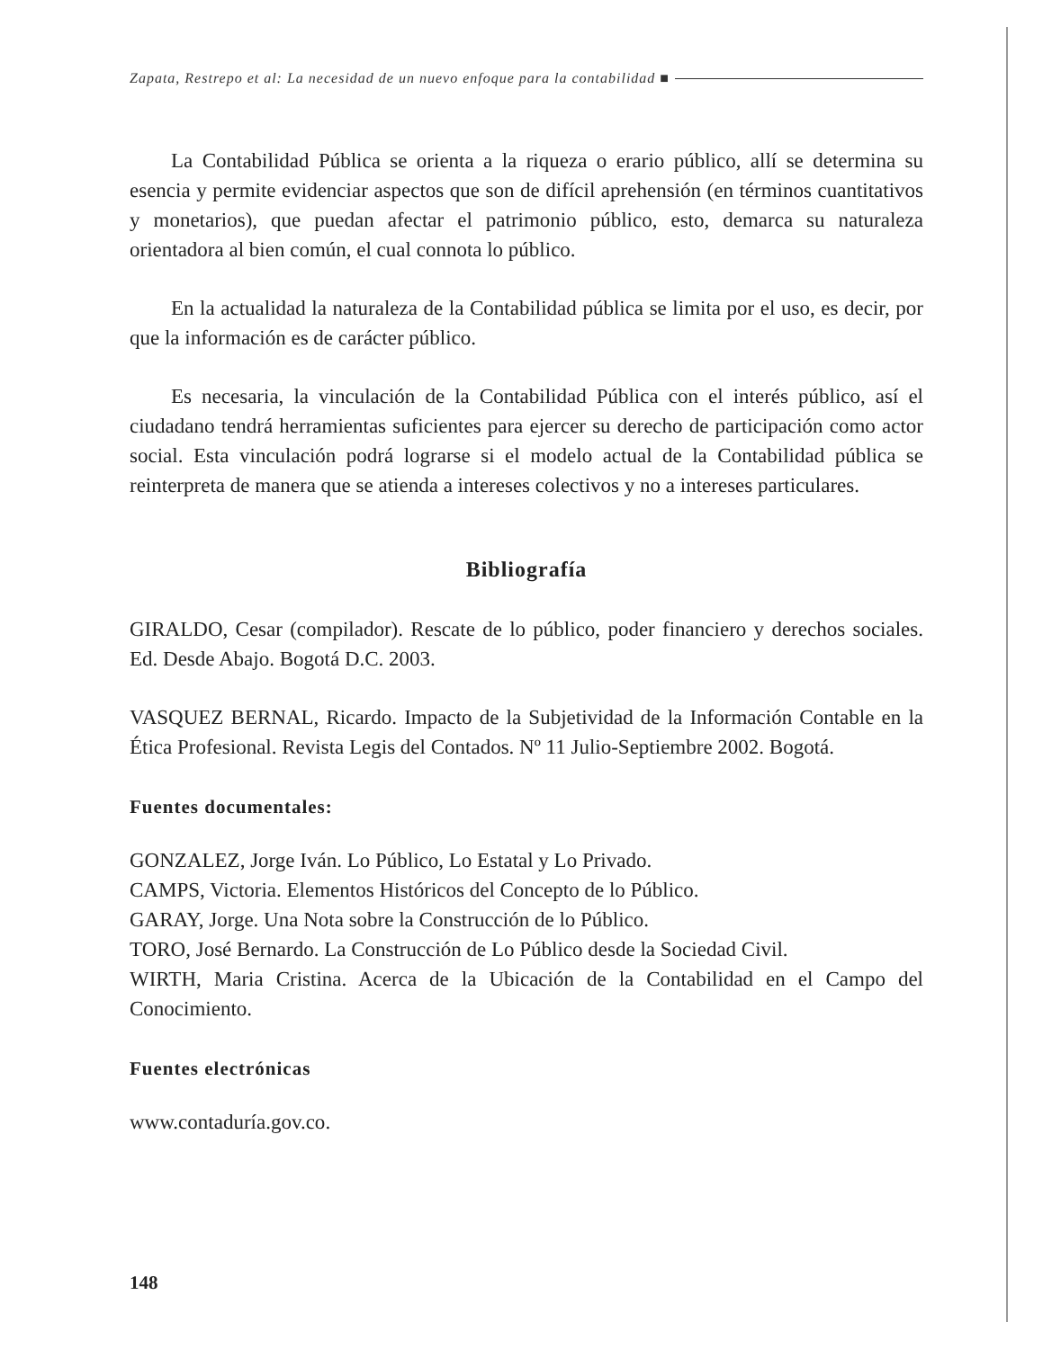Zapata, Restrepo et al: La necesidad de un nuevo enfoque para la contabilidad ■
La Contabilidad Pública se orienta a la riqueza o erario público, allí se determina su esencia y permite evidenciar aspectos que son de difícil aprehensión (en términos cuantitativos y monetarios), que puedan afectar el patrimonio público, esto, demarca su naturaleza orientadora al bien común, el cual connota lo público.
En la actualidad la naturaleza de la Contabilidad pública se limita por el uso, es decir, por que la información es de carácter público.
Es necesaria, la vinculación de la Contabilidad Pública con el interés público, así el ciudadano tendrá herramientas suficientes para ejercer su derecho de participación como actor social. Esta vinculación podrá lograrse si el modelo actual de la Contabilidad pública se reinterpreta de manera que se atienda a intereses colectivos y no a intereses particulares.
Bibliografía
GIRALDO, Cesar (compilador). Rescate de lo público, poder financiero y derechos sociales. Ed. Desde Abajo. Bogotá D.C. 2003.
VASQUEZ BERNAL, Ricardo. Impacto de la Subjetividad de la Información Contable en la Ética Profesional. Revista Legis del Contados. Nº 11 Julio-Septiembre 2002. Bogotá.
Fuentes documentales:
GONZALEZ, Jorge Iván. Lo Público, Lo Estatal y Lo Privado.
CAMPS, Victoria. Elementos Históricos del Concepto de lo Público.
GARAY, Jorge. Una Nota sobre la Construcción de lo Público.
TORO, José Bernardo. La Construcción de Lo Público desde la Sociedad Civil.
WIRTH, Maria Cristina. Acerca de la Ubicación de la Contabilidad en el Campo del Conocimiento.
Fuentes electrónicas
www.contaduría.gov.co.
148